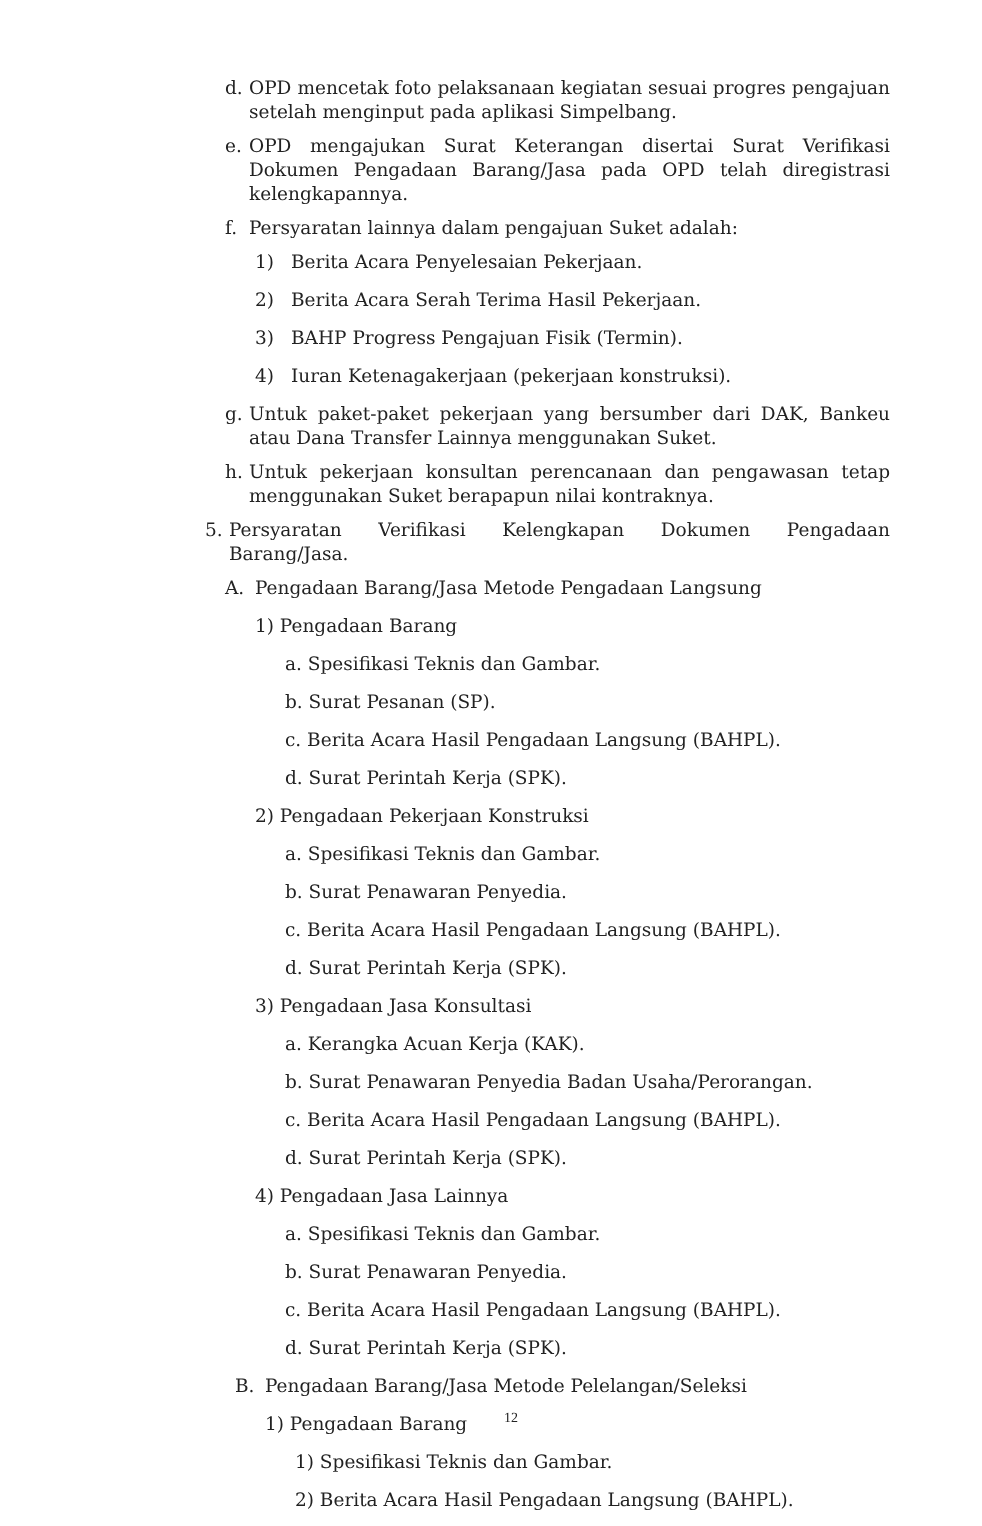d. OPD mencetak foto pelaksanaan kegiatan sesuai progres pengajuan setelah menginput pada aplikasi Simpelbang.
e. OPD mengajukan Surat Keterangan disertai Surat Verifikasi Dokumen Pengadaan Barang/Jasa pada OPD telah diregistrasi kelengkapannya.
f. Persyaratan lainnya dalam pengajuan Suket adalah:
1) Berita Acara Penyelesaian Pekerjaan.
2) Berita Acara Serah Terima Hasil Pekerjaan.
3) BAHP Progress Pengajuan Fisik (Termin).
4) Iuran Ketenagakerjaan (pekerjaan konstruksi).
g. Untuk paket-paket pekerjaan yang bersumber dari DAK, Bankeu atau Dana Transfer Lainnya menggunakan Suket.
h. Untuk pekerjaan konsultan perencanaan dan pengawasan tetap menggunakan Suket berapapun nilai kontraknya.
5. Persyaratan Verifikasi Kelengkapan Dokumen Pengadaan Barang/Jasa.
A. Pengadaan Barang/Jasa Metode Pengadaan Langsung
1) Pengadaan Barang
a. Spesifikasi Teknis dan Gambar.
b. Surat Pesanan (SP).
c. Berita Acara Hasil Pengadaan Langsung (BAHPL).
d. Surat Perintah Kerja (SPK).
2) Pengadaan Pekerjaan Konstruksi
a. Spesifikasi Teknis dan Gambar.
b. Surat Penawaran Penyedia.
c. Berita Acara Hasil Pengadaan Langsung (BAHPL).
d. Surat Perintah Kerja (SPK).
3) Pengadaan Jasa Konsultasi
a. Kerangka Acuan Kerja (KAK).
b. Surat Penawaran Penyedia Badan Usaha/Perorangan.
c. Berita Acara Hasil Pengadaan Langsung (BAHPL).
d. Surat Perintah Kerja (SPK).
4) Pengadaan Jasa Lainnya
a. Spesifikasi Teknis dan Gambar.
b. Surat Penawaran Penyedia.
c. Berita Acara Hasil Pengadaan Langsung (BAHPL).
d. Surat Perintah Kerja (SPK).
B. Pengadaan Barang/Jasa Metode Pelelangan/Seleksi
1) Pengadaan Barang
1) Spesifikasi Teknis dan Gambar.
2) Berita Acara Hasil Pengadaan Langsung (BAHPL).
12